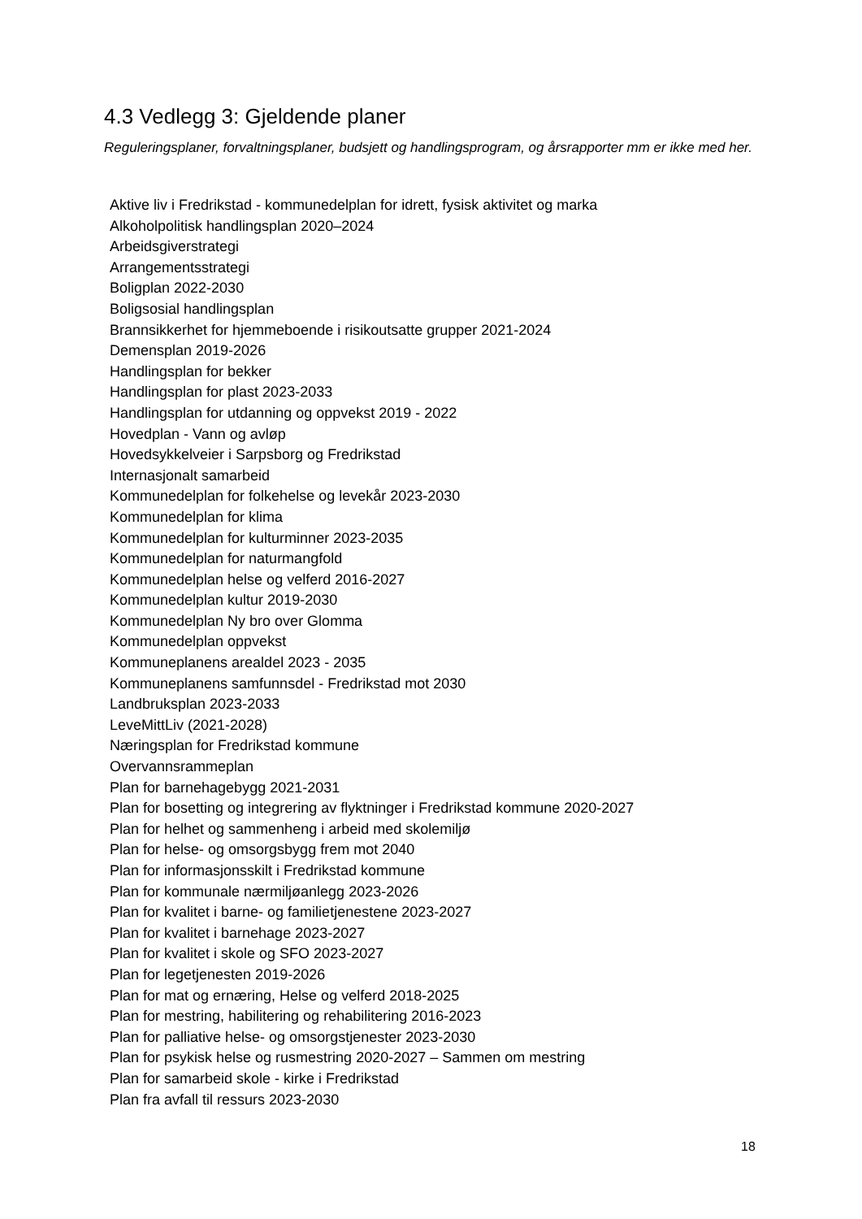4.3 Vedlegg 3: Gjeldende planer
Reguleringsplaner, forvaltningsplaner, budsjett og handlingsprogram, og årsrapporter mm er ikke med her.
Aktive liv i Fredrikstad - kommunedelplan for idrett, fysisk aktivitet og marka
Alkoholpolitisk handlingsplan 2020–2024
Arbeidsgiverstrategi
Arrangementsstrategi
Boligplan 2022-2030
Boligsosial handlingsplan
Brannsikkerhet for hjemmeboende i risikoutsatte grupper 2021-2024
Demensplan 2019-2026
Handlingsplan for bekker
Handlingsplan for plast 2023-2033
Handlingsplan for utdanning og oppvekst 2019 - 2022
Hovedplan - Vann og avløp
Hovedsykkelveier i Sarpsborg og Fredrikstad
Internasjonalt samarbeid
Kommunedelplan for folkehelse og levekår 2023-2030
Kommunedelplan for klima
Kommunedelplan for kulturminner 2023-2035
Kommunedelplan for naturmangfold
Kommunedelplan helse og velferd 2016-2027
Kommunedelplan kultur 2019-2030
Kommunedelplan Ny bro over Glomma
Kommunedelplan oppvekst
Kommuneplanens arealdel 2023 - 2035
Kommuneplanens samfunnsdel - Fredrikstad mot 2030
Landbruksplan 2023-2033
LeveMittLiv (2021-2028)
Næringsplan for Fredrikstad kommune
Overvannsrammeplan
Plan for barnehagebygg 2021-2031
Plan for bosetting og integrering av flyktninger i Fredrikstad kommune 2020-2027
Plan for helhet og sammenheng i arbeid med skolemiljø
Plan for helse- og omsorgsbygg frem mot 2040
Plan for informasjonsskilt i Fredrikstad kommune
Plan for kommunale nærmiljøanlegg 2023-2026
Plan for kvalitet i barne- og familietjenestene 2023-2027
Plan for kvalitet i barnehage 2023-2027
Plan for kvalitet i skole og SFO 2023-2027
Plan for legetjenesten 2019-2026
Plan for mat og ernæring, Helse og velferd 2018-2025
Plan for mestring, habilitering og rehabilitering 2016-2023
Plan for palliative helse- og omsorgstjenester 2023-2030
Plan for psykisk helse og rusmestring 2020-2027 – Sammen om mestring
Plan for samarbeid skole - kirke i Fredrikstad
Plan fra avfall til ressurs 2023-2030
18